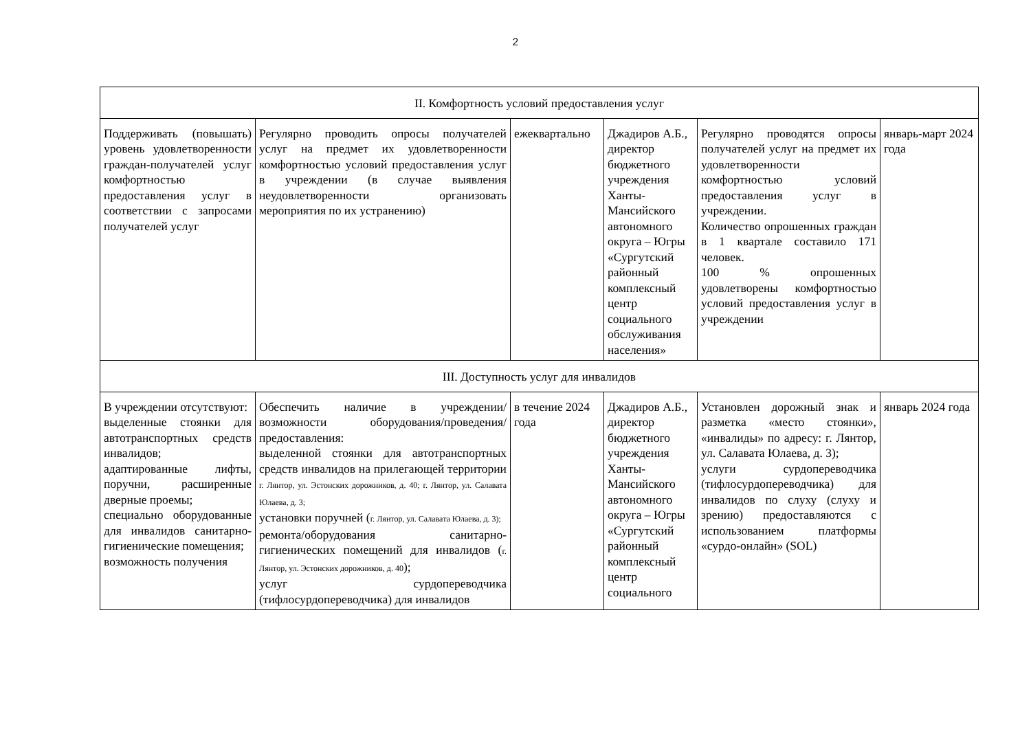2
| II. Комфортность условий предоставления услуг | | | | | |
| Поддерживать (повышать) уровень удовлетворенности граждан-получателей услуг комфортностью предоставления услуг в соответствии с запросами получателей услуг | Регулярно проводить опросы получателей услуг на предмет их удовлетворенности комфортностью условий предоставления услуг в учреждении (в случае выявления неудовлетворенности организовать мероприятия по их устранению) | ежеквартально | Джадиров А.Б., директор бюджетного учреждения Ханты-Мансийского автономного округа – Югры «Сургутский районный комплексный центр социального обслуживания населения» | Регулярно проводятся опросы получателей услуг на предмет их удовлетворенности комфортностью условий предоставления услуг в учреждении. Количество опрошенных граждан в 1 квартале составило 171 человек. 100 % опрошенных удовлетворены комфортностью условий предоставления услуг в учреждении | январь-март 2024 года |
| III. Доступность услуг для инвалидов | | | | | |
| В учреждении отсутствуют: выделенные стоянки для автотранспортных средств инвалидов; адаптированные лифты, поручни, расширенные дверные проемы; специально оборудованные для инвалидов санитарно-гигиенические помещения; возможность получения | Обеспечить наличие в учреждении/возможности оборудования/проведения/предоставления: выделенной стоянки для автотранспортных средств инвалидов на прилегающей территории г. Лянтор, ул. Эстонских дорожников, д. 40; г. Лянтор, ул. Салавата Юлаева, д. 3; установки поручней ( г. Лянтор, ул. Салавата Юлаева, д. 3); ремонта/оборудования санитарно-гигиенических помещений для инвалидов ( г. Лянтор, ул. Эстонских дорожников, д. 40 ); услуг сурдопереводчика (тифлосурдопереводчика) для инвалидов | в течение 2024 года | Джадиров А.Б., директор бюджетного учреждения Ханты-Мансийского автономного округа – Югры «Сургутский районный комплексный центр социального | Установлен дорожный знак и разметка «место стоянки», «инвалиды» по адресу: г. Лянтор, ул. Салавата Юлаева, д. 3); услуги сурдопереводчика (тифлосурдопереводчика) для инвалидов по слуху (слуху и зрению) предоставляются с использованием платформы «сурдо-онлайн» (SOL) | январь 2024 года |